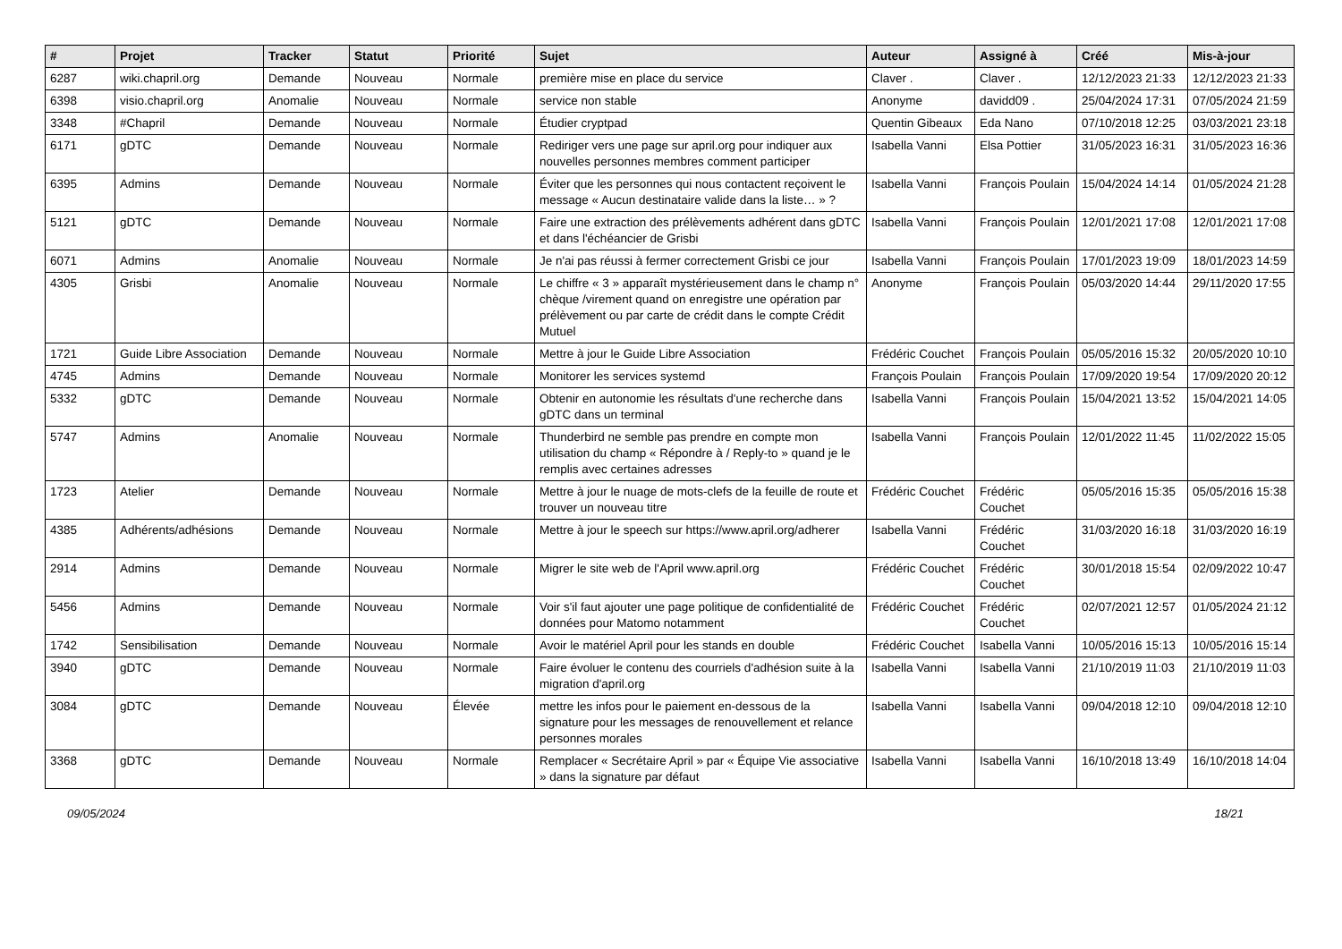| # | Projet | Tracker | Statut | Priorité | Sujet | Auteur | Assigné à | Créé | Mis-à-jour |
| --- | --- | --- | --- | --- | --- | --- | --- | --- | --- |
| 6287 | wiki.chapril.org | Demande | Nouveau | Normale | première mise en place du service | Claver . | Claver . | 12/12/2023 21:33 | 12/12/2023 21:33 |
| 6398 | visio.chapril.org | Anomalie | Nouveau | Normale | service non stable | Anonyme | davidd09 . | 25/04/2024 17:31 | 07/05/2024 21:59 |
| 3348 | #Chapril | Demande | Nouveau | Normale | Étudier cryptpad | Quentin Gibeaux | Eda Nano | 07/10/2018 12:25 | 03/03/2021 23:18 |
| 6171 | gDTC | Demande | Nouveau | Normale | Rediriger vers une page sur april.org pour indiquer aux nouvelles personnes membres comment participer | Isabella Vanni | Elsa Pottier | 31/05/2023 16:31 | 31/05/2023 16:36 |
| 6395 | Admins | Demande | Nouveau | Normale | Éviter que les personnes qui nous contactent reçoivent le message « Aucun destinataire valide dans la liste… » ? | Isabella Vanni | François Poulain | 15/04/2024 14:14 | 01/05/2024 21:28 |
| 5121 | gDTC | Demande | Nouveau | Normale | Faire une extraction des prélèvements adhérent dans gDTC et dans l'échéancier de Grisbi | Isabella Vanni | François Poulain | 12/01/2021 17:08 | 12/01/2021 17:08 |
| 6071 | Admins | Anomalie | Nouveau | Normale | Je n'ai pas réussi à fermer correctement Grisbi ce jour | Isabella Vanni | François Poulain | 17/01/2023 19:09 | 18/01/2023 14:59 |
| 4305 | Grisbi | Anomalie | Nouveau | Normale | Le chiffre « 3 » apparaît mystérieusement dans le champ n° chèque /virement quand on enregistre une opération par prélèvement ou par carte de crédit dans le compte Crédit Mutuel | Anonyme | François Poulain | 05/03/2020 14:44 | 29/11/2020 17:55 |
| 1721 | Guide Libre Association | Demande | Nouveau | Normale | Mettre à jour le Guide Libre Association | Frédéric Couchet | François Poulain | 05/05/2016 15:32 | 20/05/2020 10:10 |
| 4745 | Admins | Demande | Nouveau | Normale | Monitorer les services systemd | François Poulain | François Poulain | 17/09/2020 19:54 | 17/09/2020 20:12 |
| 5332 | gDTC | Demande | Nouveau | Normale | Obtenir en autonomie les résultats d'une recherche dans gDTC dans un terminal | Isabella Vanni | François Poulain | 15/04/2021 13:52 | 15/04/2021 14:05 |
| 5747 | Admins | Anomalie | Nouveau | Normale | Thunderbird ne semble pas prendre en compte mon utilisation du champ « Répondre à / Reply-to » quand je le remplis avec certaines adresses | Isabella Vanni | François Poulain | 12/01/2022 11:45 | 11/02/2022 15:05 |
| 1723 | Atelier | Demande | Nouveau | Normale | Mettre à jour le nuage de mots-clefs de la feuille de route et trouver un nouveau titre | Frédéric Couchet | Frédéric Couchet | 05/05/2016 15:35 | 05/05/2016 15:38 |
| 4385 | Adhérents/adhésions | Demande | Nouveau | Normale | Mettre à jour le speech sur https://www.april.org/adherer | Isabella Vanni | Frédéric Couchet | 31/03/2020 16:18 | 31/03/2020 16:19 |
| 2914 | Admins | Demande | Nouveau | Normale | Migrer le site web de l'April www.april.org | Frédéric Couchet | Frédéric Couchet | 30/01/2018 15:54 | 02/09/2022 10:47 |
| 5456 | Admins | Demande | Nouveau | Normale | Voir s'il faut ajouter une page politique de confidentialité de données pour Matomo notamment | Frédéric Couchet | Frédéric Couchet | 02/07/2021 12:57 | 01/05/2024 21:12 |
| 1742 | Sensibilisation | Demande | Nouveau | Normale | Avoir le matériel April pour les stands en double | Frédéric Couchet | Isabella Vanni | 10/05/2016 15:13 | 10/05/2016 15:14 |
| 3940 | gDTC | Demande | Nouveau | Normale | Faire évoluer le contenu des courriels d'adhésion suite à la migration d'april.org | Isabella Vanni | Isabella Vanni | 21/10/2019 11:03 | 21/10/2019 11:03 |
| 3084 | gDTC | Demande | Nouveau | Élevée | mettre les infos pour le paiement en-dessous de la signature pour les messages de renouvellement et relance personnes morales | Isabella Vanni | Isabella Vanni | 09/04/2018 12:10 | 09/04/2018 12:10 |
| 3368 | gDTC | Demande | Nouveau | Normale | Remplacer « Secrétaire April » par « Équipe Vie associative » dans la signature par défaut | Isabella Vanni | Isabella Vanni | 16/10/2018 13:49 | 16/10/2018 14:04 |
09/05/2024 18/21